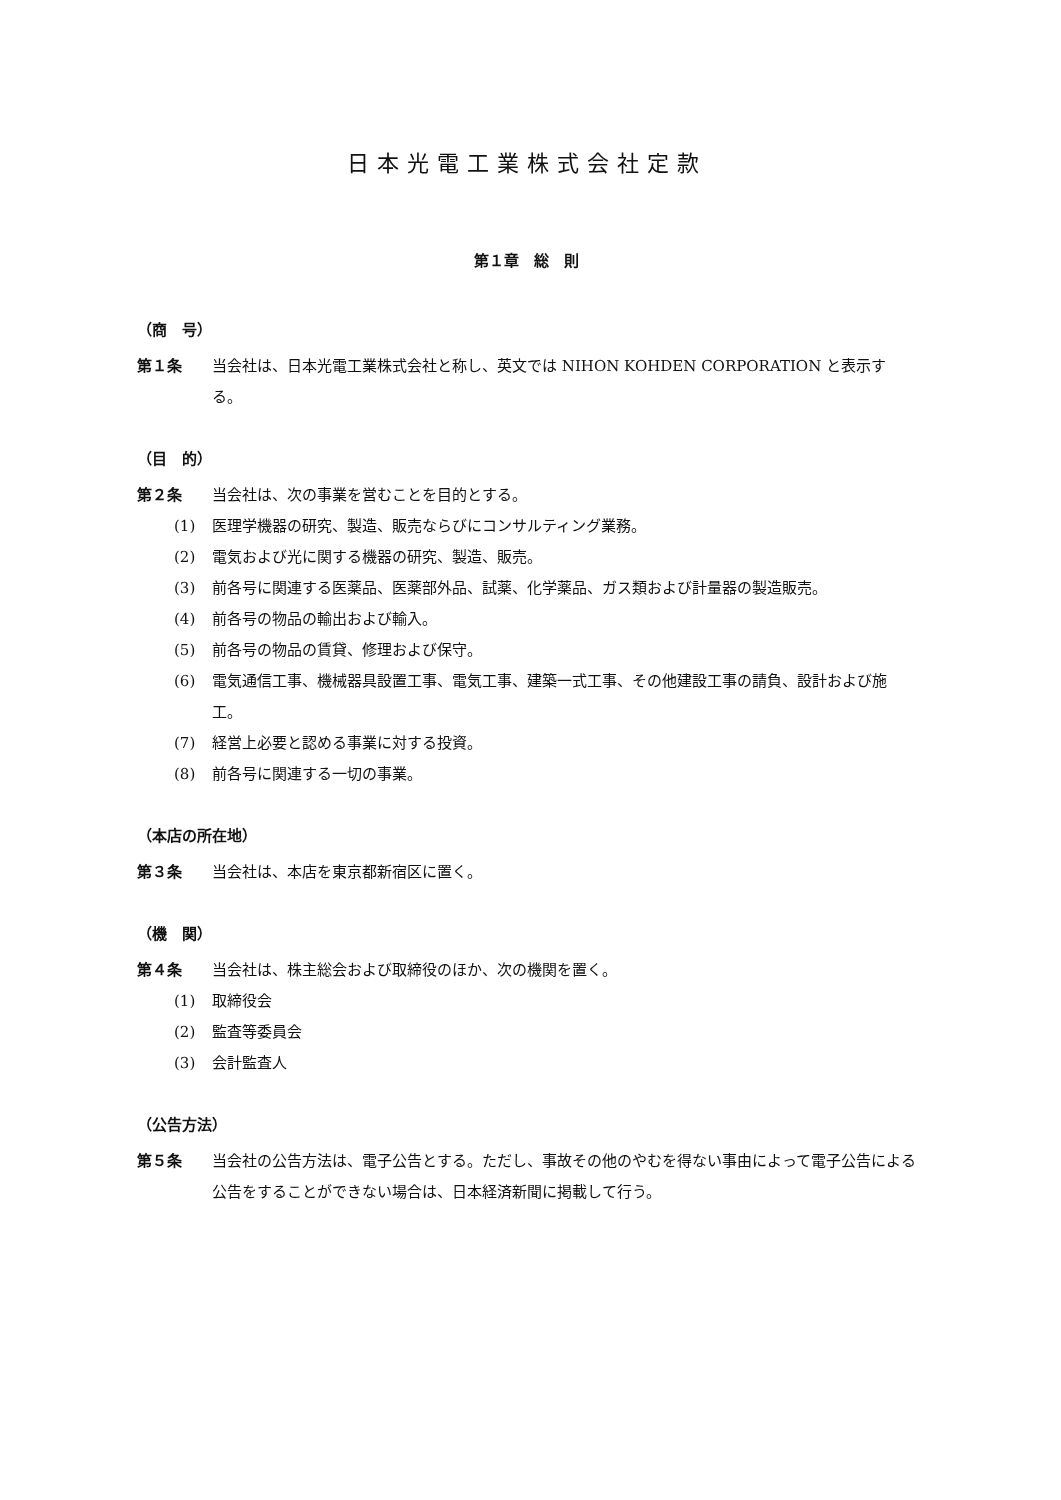日本光電工業株式会社定款
第１章　総　則
（商　号）
第１条 当会社は、日本光電工業株式会社と称し、英文では NIHON KOHDEN CORPORATION と表示する。
（目　的）
第２条 当会社は、次の事業を営むことを目的とする。
(1) 医理学機器の研究、製造、販売ならびにコンサルティング業務。
(2) 電気および光に関する機器の研究、製造、販売。
(3) 前各号に関連する医薬品、医薬部外品、試薬、化学薬品、ガス類および計量器の製造販売。
(4) 前各号の物品の輸出および輸入。
(5) 前各号の物品の賃貸、修理および保守。
(6) 電気通信工事、機械器具設置工事、電気工事、建築一式工事、その他建設工事の請負、設計および施工。
(7) 経営上必要と認める事業に対する投資。
(8) 前各号に関連する一切の事業。
（本店の所在地）
第３条 当会社は、本店を東京都新宿区に置く。
（機　関）
第４条 当会社は、株主総会および取締役のほか、次の機関を置く。
(1) 取締役会
(2) 監査等委員会
(3) 会計監査人
（公告方法）
第５条 当会社の公告方法は、電子公告とする。ただし、事故その他のやむを得ない事由によって電子公告による公告をすることができない場合は、日本経済新聞に掲載して行う。